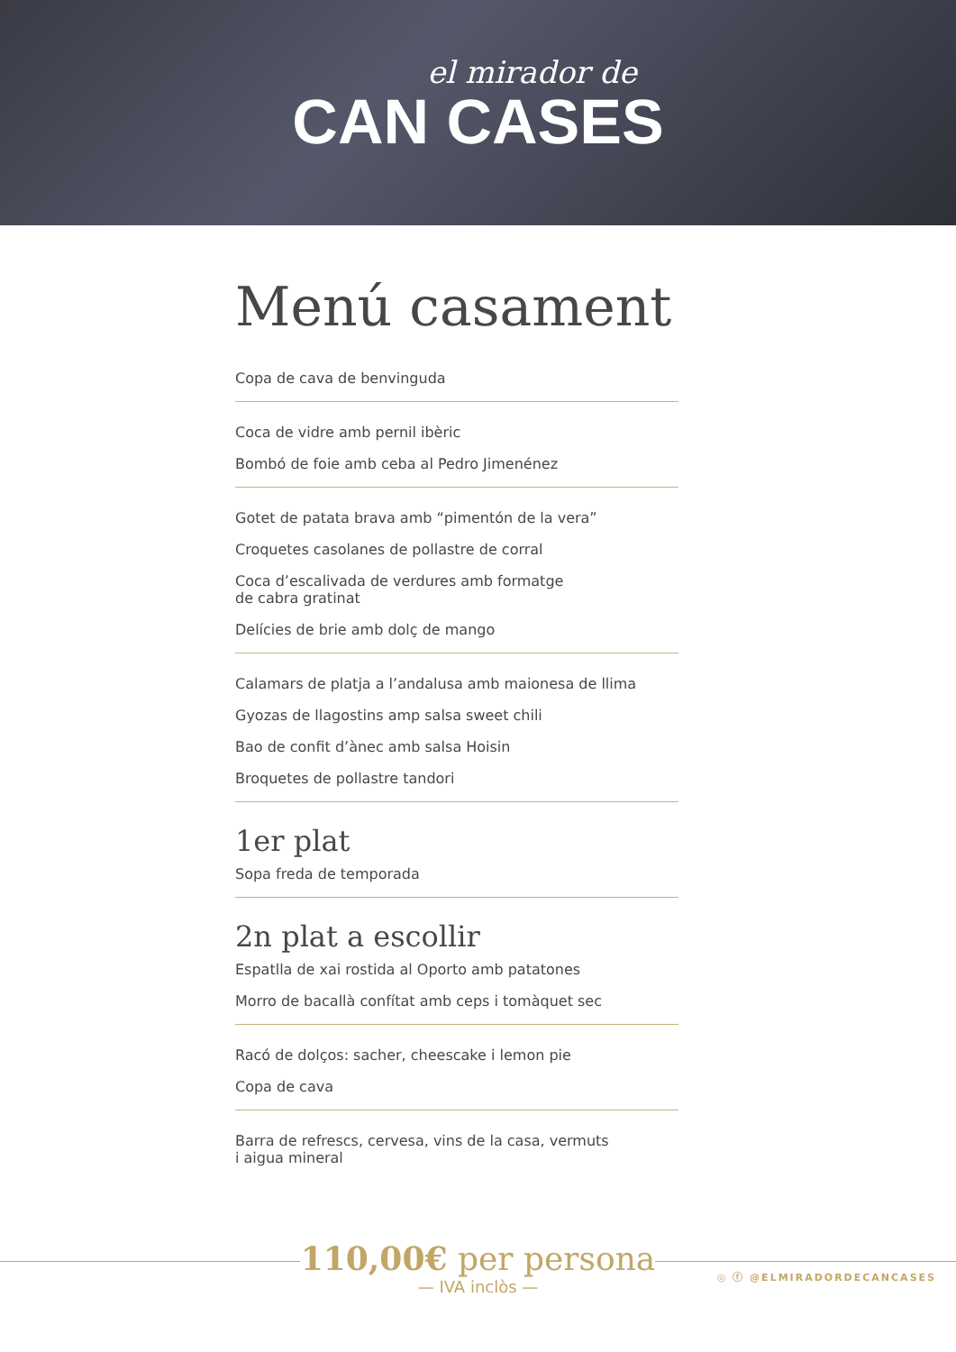el mirador de
CAN CASES
Menú casament
Copa de cava de benvinguda
Coca de vidre amb pernil ibèric
Bombó de foie amb ceba al Pedro Jimenénez
Gotet de patata brava amb “pimentón de la vera”
Croquetes casolanes de pollastre de corral
Coca d’escalivada de verdures amb formatge
de cabra gratinat
Delícies de brie amb dolç de mango
Calamars de platja a l’andalusa amb maionesa de llima
Gyozas de llagostins amp salsa sweet chili
Bao de confit d’ànec amb salsa Hoisin
Broquetes de pollastre tandori
1er plat
Sopa freda de temporada
2n plat a escollir
Espatlla de xai rostida al Oporto amb patatones
Morro de bacallà confítat amb ceps i tomàquet sec
Racó de dolços: sacher, cheescake i lemon pie
Copa de cava
Barra de refrescs, cervesa, vins de la casa, vermuts
i aigua mineral
110,00€ per persona
— IVA inclòs —
◎ ⓕ @ELMIRADORDECANCASES